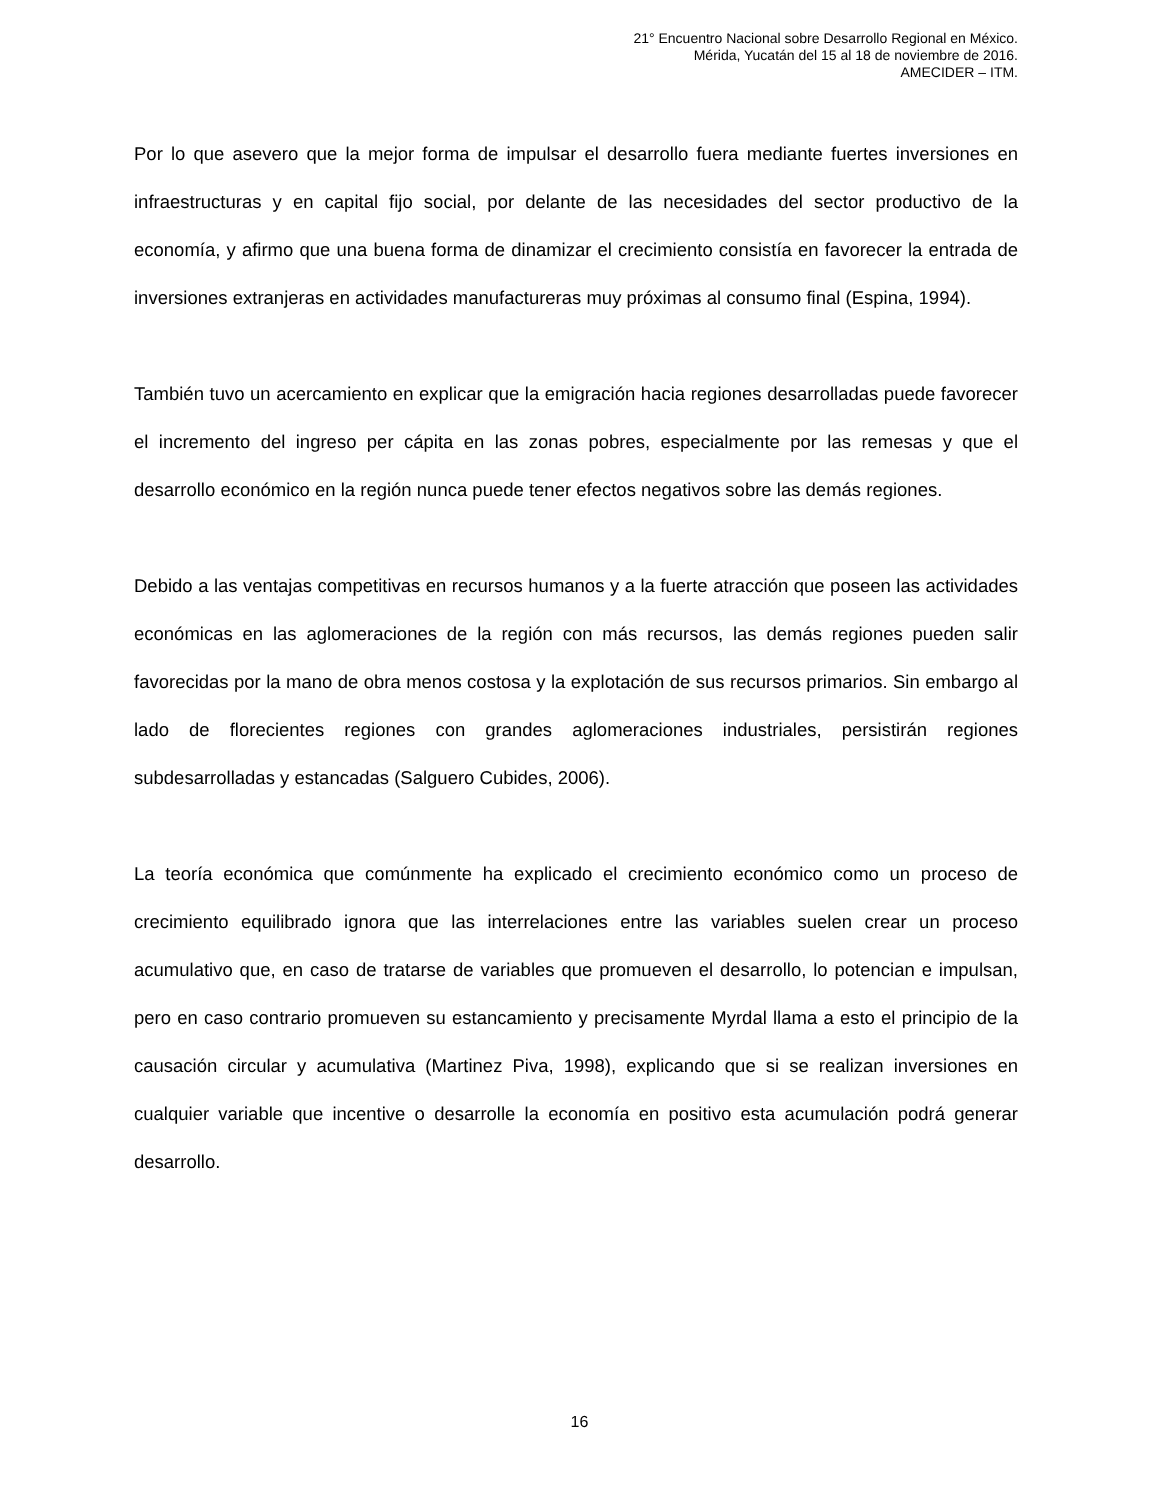21° Encuentro Nacional sobre Desarrollo Regional en México.
Mérida, Yucatán del 15 al 18 de noviembre de 2016.
AMECIDER – ITM.
Por lo que asevero que la mejor forma de impulsar el desarrollo fuera mediante fuertes inversiones en infraestructuras y en capital fijo social, por delante de las necesidades del sector productivo de la economía, y afirmo que una buena forma de dinamizar el crecimiento consistía en favorecer la entrada de inversiones extranjeras en actividades manufactureras muy próximas al consumo final (Espina, 1994).
También tuvo un acercamiento en explicar que la emigración hacia regiones desarrolladas puede favorecer el incremento del ingreso per cápita en las zonas pobres, especialmente por las remesas y que el desarrollo económico en la región nunca puede tener efectos negativos sobre las demás regiones.
Debido a las ventajas competitivas en recursos humanos y a la fuerte atracción que poseen las actividades económicas en las aglomeraciones de la región con más recursos, las demás regiones pueden salir favorecidas por la mano de obra menos costosa y la explotación de sus recursos primarios. Sin embargo al lado de florecientes regiones con grandes aglomeraciones industriales, persistirán regiones subdesarrolladas y estancadas (Salguero Cubides, 2006).
La teoría económica que comúnmente ha explicado el crecimiento económico como un proceso de crecimiento equilibrado ignora que las interrelaciones entre las variables suelen crear un proceso acumulativo que, en caso de tratarse de variables que promueven el desarrollo, lo potencian e impulsan, pero en caso contrario promueven su estancamiento y precisamente Myrdal llama a esto el principio de la causación circular y acumulativa (Martinez Piva, 1998), explicando que si se realizan inversiones en cualquier variable que incentive o desarrolle la economía en positivo esta acumulación podrá generar desarrollo.
16